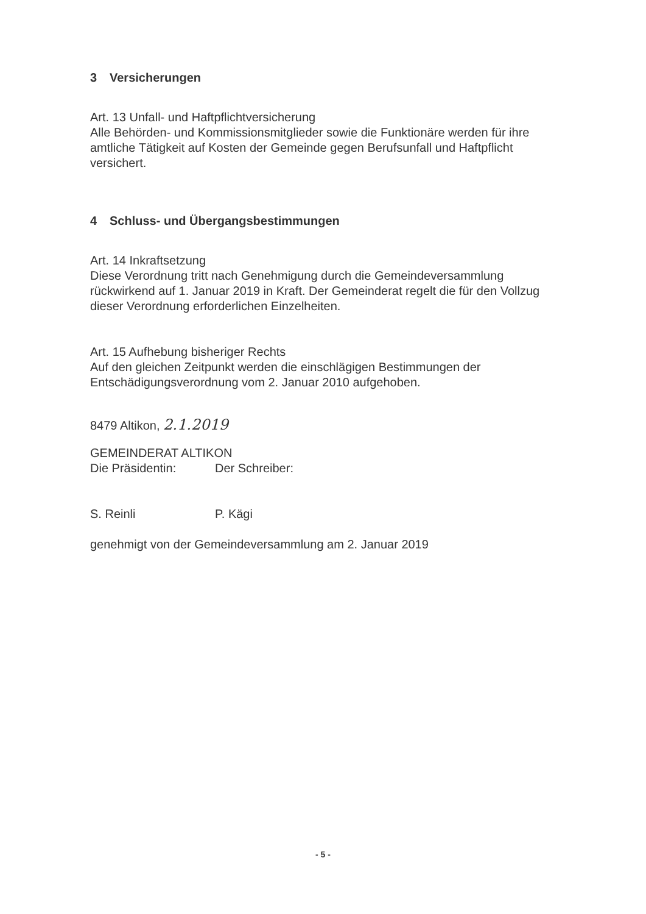3 Versicherungen
Art. 13 Unfall- und Haftpflichtversicherung
Alle Behörden- und Kommissionsmitglieder sowie die Funktionäre werden für ihre amtliche Tätigkeit auf Kosten der Gemeinde gegen Berufsunfall und Haftpflicht versichert.
4 Schluss- und Übergangsbestimmungen
Art. 14 Inkraftsetzung
Diese Verordnung tritt nach Genehmigung durch die Gemeindeversammlung rückwirkend auf 1. Januar 2019 in Kraft. Der Gemeinderat regelt die für den Vollzug dieser Verordnung erforderlichen Einzelheiten.
Art. 15 Aufhebung bisheriger Rechts
Auf den gleichen Zeitpunkt werden die einschlägigen Bestimmungen der Entschädigungsverordnung vom 2. Januar 2010 aufgehoben.
8479 Altikon, 2.1.2019
GEMEINDERAT ALTIKON
Die Präsidentin: Der Schreiber:
S. Reinli P. Kägi
genehmigt von der Gemeindeversammlung am 2. Januar 2019
- 5 -